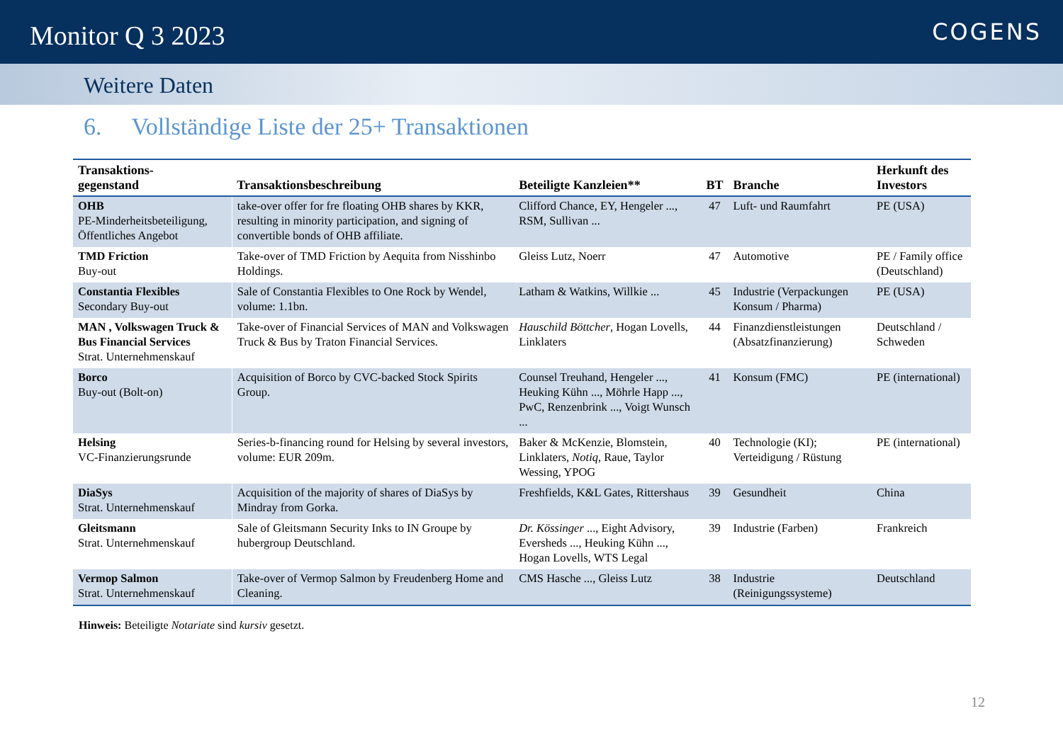Monitor Q 3 2023
COGENS
Weitere Daten
6. Vollständige Liste der 25+ Transaktionen
| Transaktions- gegenstand | Transaktionsbeschreibung | Beteiligte Kanzleien** | BT | Branche | Herkunft des Investors |
| --- | --- | --- | --- | --- | --- |
| OHB PE-Minderheitsbeteiligung, Öffentliches Angebot | take-over offer for fre floating OHB shares by KKR, resulting in minority participation, and signing of convertible bonds of OHB affiliate. | Clifford Chance, EY, Hengeler ..., RSM, Sullivan ... | 47 | Luft- und Raumfahrt | PE (USA) |
| TMD Friction Buy-out | Take-over of TMD Friction by Aequita from Nisshinbo Holdings. | Gleiss Lutz, Noerr | 47 | Automotive | PE / Family office (Deutschland) |
| Constantia Flexibles Secondary Buy-out | Sale of Constantia Flexibles to One Rock by Wendel, volume: 1.1bn. | Latham & Watkins, Willkie ... | 45 | Industrie (Verpackungen Konsum / Pharma) | PE (USA) |
| MAN , Volkswagen Truck & Bus Financial Services Strat. Unternehmenskauf | Take-over of Financial Services of MAN and Volkswagen Truck & Bus by Traton Financial Services. | Hauschild Böttcher , Hogan Lovells, Linklaters | 44 | Finanzdienstleistungen (Absatzfinanzierung) | Deutschland / Schweden |
| Borco Buy-out (Bolt-on) | Acquisition of Borco by CVC-backed Stock Spirits Group. | Counsel Treuhand, Hengeler ..., Heuking Kühn ..., Möhrle Happ ..., PwC, Renzenbrink ..., Voigt Wunsch ... | 41 | Konsum (FMC) | PE (international) |
| Helsing VC-Finanzierungsrunde | Series-b-financing round for Helsing by several investors, volume: EUR 209m. | Baker & McKenzie, Blomstein, Linklaters, Notiq , Raue, Taylor Wessing, YPOG | 40 | Technologie (KI); Verteidigung / Rüstung | PE (international) |
| DiaSys Strat. Unternehmenskauf | Acquisition of the majority of shares of DiaSys by Mindray from Gorka. | Freshfields, K&L Gates, Rittershaus | 39 | Gesundheit | China |
| Gleitsmann Strat. Unternehmenskauf | Sale of Gleitsmann Security Inks to IN Groupe by hubergroup Deutschland. | Dr. Kössinger ..., Eight Advisory, Eversheds ..., Heuking Kühn ..., Hogan Lovells, WTS Legal | 39 | Industrie (Farben) | Frankreich |
| Vermop Salmon Strat. Unternehmenskauf | Take-over of Vermop Salmon by Freudenberg Home and Cleaning. | CMS Hasche ..., Gleiss Lutz | 38 | Industrie (Reinigungssysteme) | Deutschland |
Hinweis: Beteiligte Notariate sind kursiv gesetzt.
12